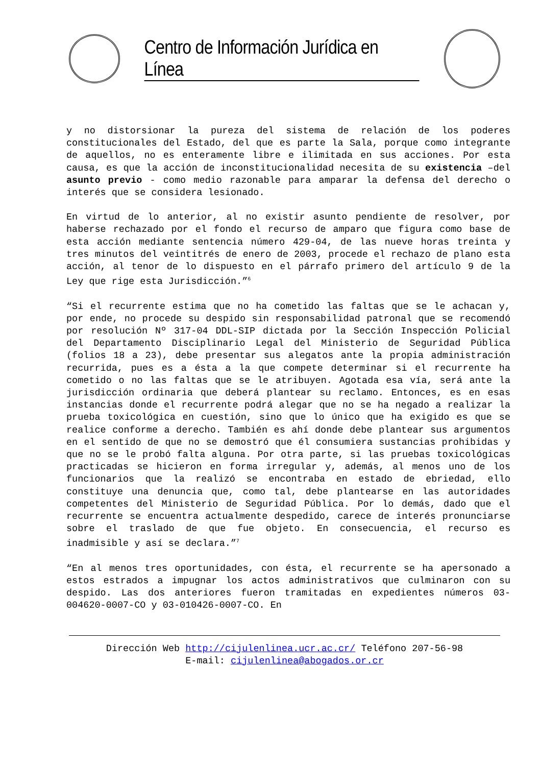Centro de Información Jurídica en Línea
y no distorsionar la pureza del sistema de relación de los poderes constitucionales del Estado, del que es parte la Sala, porque como integrante de aquellos, no es enteramente libre e ilimitada en sus acciones. Por esta causa, es que la acción de inconstitucionalidad necesita de su existencia –del asunto previo - como medio razonable para amparar la defensa del derecho o interés que se considera lesionado.
En virtud de lo anterior, al no existir asunto pendiente de resolver, por haberse rechazado por el fondo el recurso de amparo que figura como base de esta acción mediante sentencia número 429-04, de las nueve horas treinta y tres minutos del veintitrés de enero de 2003, procede el rechazo de plano esta acción, al tenor de lo dispuesto en el párrafo primero del artículo 9 de la Ley que rige esta Jurisdicción.”<sup>6</sup>
“Si el recurrente estima que no ha cometido las faltas que se le achacan y, por ende, no procede su despido sin responsabilidad patronal que se recomendó por resolución Nº 317-04 DDL-SIP dictada por la Sección Inspección Policial del Departamento Disciplinario Legal del Ministerio de Seguridad Pública (folios 18 a 23), debe presentar sus alegatos ante la propia administración recurrida, pues es a ésta a la que compete determinar si el recurrente ha cometido o no las faltas que se le atribuyen. Agotada esa vía, será ante la jurisdicción ordinaria que deberá plantear su reclamo. Entonces, es en esas instancias donde el recurrente podrá alegar que no se ha negado a realizar la prueba toxicológica en cuestión, sino que lo único que ha exigido es que se realice conforme a derecho. También es ahí donde debe plantear sus argumentos en el sentido de que no se demostró que él consumiera sustancias prohibidas y que no se le probó falta alguna. Por otra parte, si las pruebas toxicológicas practicadas se hicieron en forma irregular y, además, al menos uno de los funcionarios que la realizó se encontraba en estado de ebriedad, ello constituye una denuncia que, como tal, debe plantearse en las autoridades competentes del Ministerio de Seguridad Pública. Por lo demás, dado que el recurrente se encuentra actualmente despedido, carece de interés pronunciarse sobre el traslado de que fue objeto. En consecuencia, el recurso es inadmisible y así se declara.”<sup>7</sup>
“En al menos tres oportunidades, con ésta, el recurrente se ha apersonado a estos estrados a impugnar los actos administrativos que culminaron con su despido. Las dos anteriores fueron tramitadas en expedientes números 03-004620-0007-CO y 03-010426-0007-CO. En
Dirección Web http://cijulenlinea.ucr.ac.cr/ Teléfono 207-56-98
E-mail: cijulenlinea@abogados.or.cr